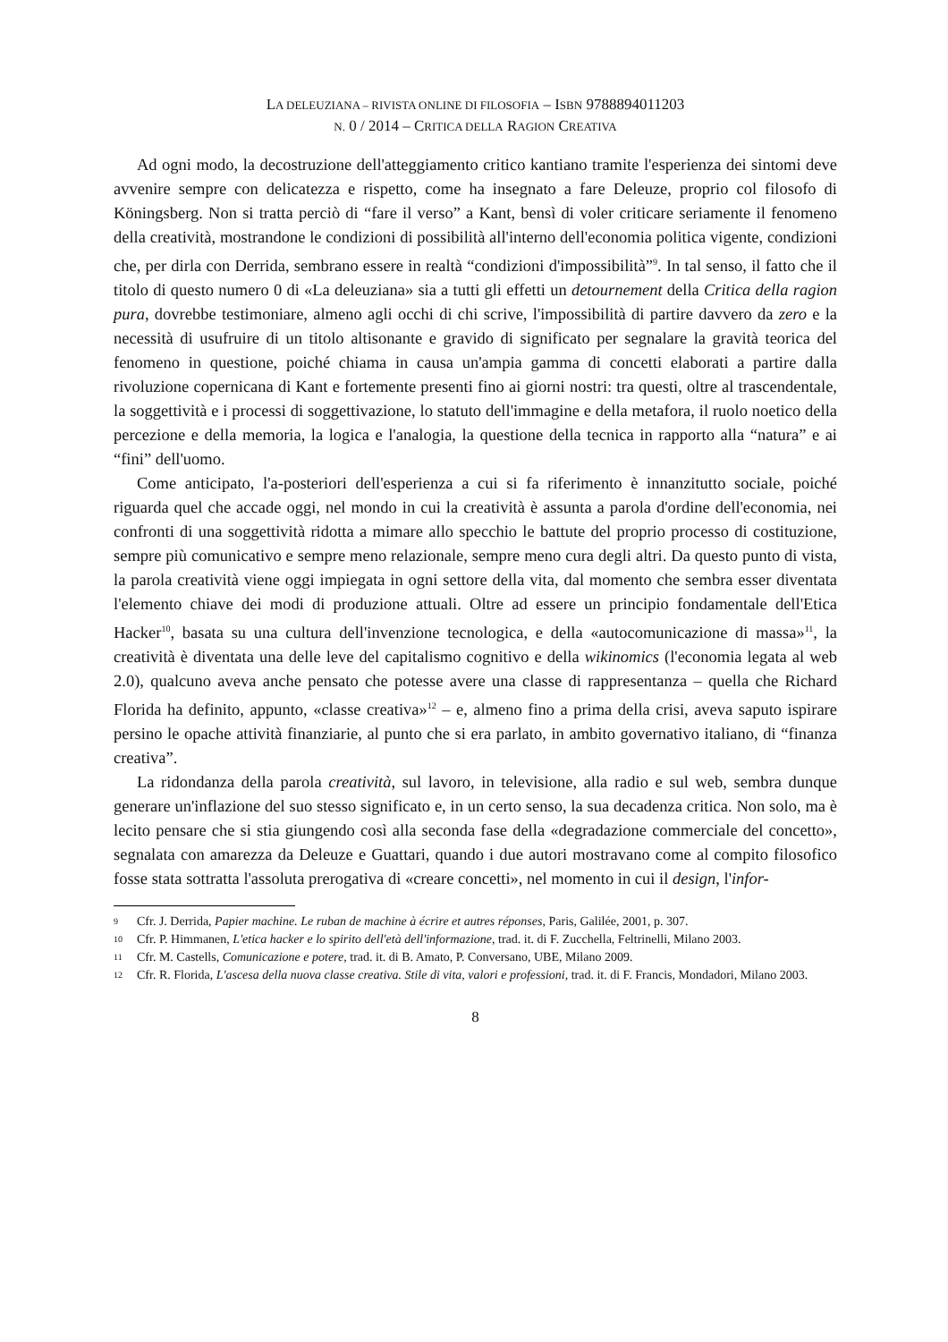LA DELEUZIANA – RIVISTA ONLINE DI FILOSOFIA – ISBN 9788894011203
N. 0 / 2014 – CRITICA DELLA RAGION CREATIVA
Ad ogni modo, la decostruzione dell'atteggiamento critico kantiano tramite l'esperienza dei sintomi deve avvenire sempre con delicatezza e rispetto, come ha insegnato a fare Deleuze, proprio col filosofo di Köningsberg. Non si tratta perciò di “fare il verso” a Kant, bensì di voler criticare seriamente il fenomeno della creatività, mostrandone le condizioni di possibilità all'interno dell'economia politica vigente, condizioni che, per dirla con Derrida, sembrano essere in realtà “condizioni d'impossibilità”<sup>9</sup>. In tal senso, il fatto che il titolo di questo numero 0 di «La deleuziana» sia a tutti gli effetti un detournement della Critica della ragion pura, dovrebbe testimoniare, almeno agli occhi di chi scrive, l'impossibilità di partire davvero da zero e la necessità di usufruire di un titolo altisonante e gravido di significato per segnalare la gravità teorica del fenomeno in questione, poiché chiama in causa un'ampia gamma di concetti elaborati a partire dalla rivoluzione copernicana di Kant e fortemente presenti fino ai giorni nostri: tra questi, oltre al trascendentale, la soggettività e i processi di soggettivazione, lo statuto dell'immagine e della metafora, il ruolo noetico della percezione e della memoria, la logica e l'analogia, la questione della tecnica in rapporto alla “natura” e ai “fini” dell'uomo.
Come anticipato, l'a-posteriori dell'esperienza a cui si fa riferimento è innanzitutto sociale, poiché riguarda quel che accade oggi, nel mondo in cui la creatività è assunta a parola d'ordine dell'economia, nei confronti di una soggettività ridotta a mimare allo specchio le battute del proprio processo di costituzione, sempre più comunicativo e sempre meno relazionale, sempre meno cura degli altri. Da questo punto di vista, la parola creatività viene oggi impiegata in ogni settore della vita, dal momento che sembra esser diventata l'elemento chiave dei modi di produzione attuali. Oltre ad essere un principio fondamentale dell'Etica Hacker<sup>10</sup>, basata su una cultura dell'invenzione tecnologica, e della «autocomunicazione di massa»<sup>11</sup>, la creatività è diventata una delle leve del capitalismo cognitivo e della wikinomics (l'economia legata al web 2.0), qualcuno aveva anche pensato che potesse avere una classe di rappresentanza – quella che Richard Florida ha definito, appunto, «classe creativa»<sup>12</sup> – e, almeno fino a prima della crisi, aveva saputo ispirare persino le opache attività finanziarie, al punto che si era parlato, in ambito governativo italiano, di “finanza creativa”.
La ridondanza della parola creatività, sul lavoro, in televisione, alla radio e sul web, sembra dunque generare un'inflazione del suo stesso significato e, in un certo senso, la sua decadenza critica. Non solo, ma è lecito pensare che si stia giungendo così alla seconda fase della «degradazione commerciale del concetto», segnalata con amarezza da Deleuze e Guattari, quando i due autori mostravano come al compito filosofico fosse stata sottratta l'assoluta prerogativa di «creare concetti», nel momento in cui il design, l'infor-
9 Cfr. J. Derrida, Papier machine. Le ruban de machine à écrire et autres réponses, Paris, Galilée, 2001, p. 307.
10 Cfr. P. Himmanen, L'etica hacker e lo spirito dell'età dell'informazione, trad. it. di F. Zucchella, Feltrinelli, Milano 2003.
11 Cfr. M. Castells, Comunicazione e potere, trad. it. di B. Amato, P. Conversano, UBE, Milano 2009.
12 Cfr. R. Florida, L'ascesa della nuova classe creativa. Stile di vita, valori e professioni, trad. it. di F. Francis, Mondadori, Milano 2003.
8